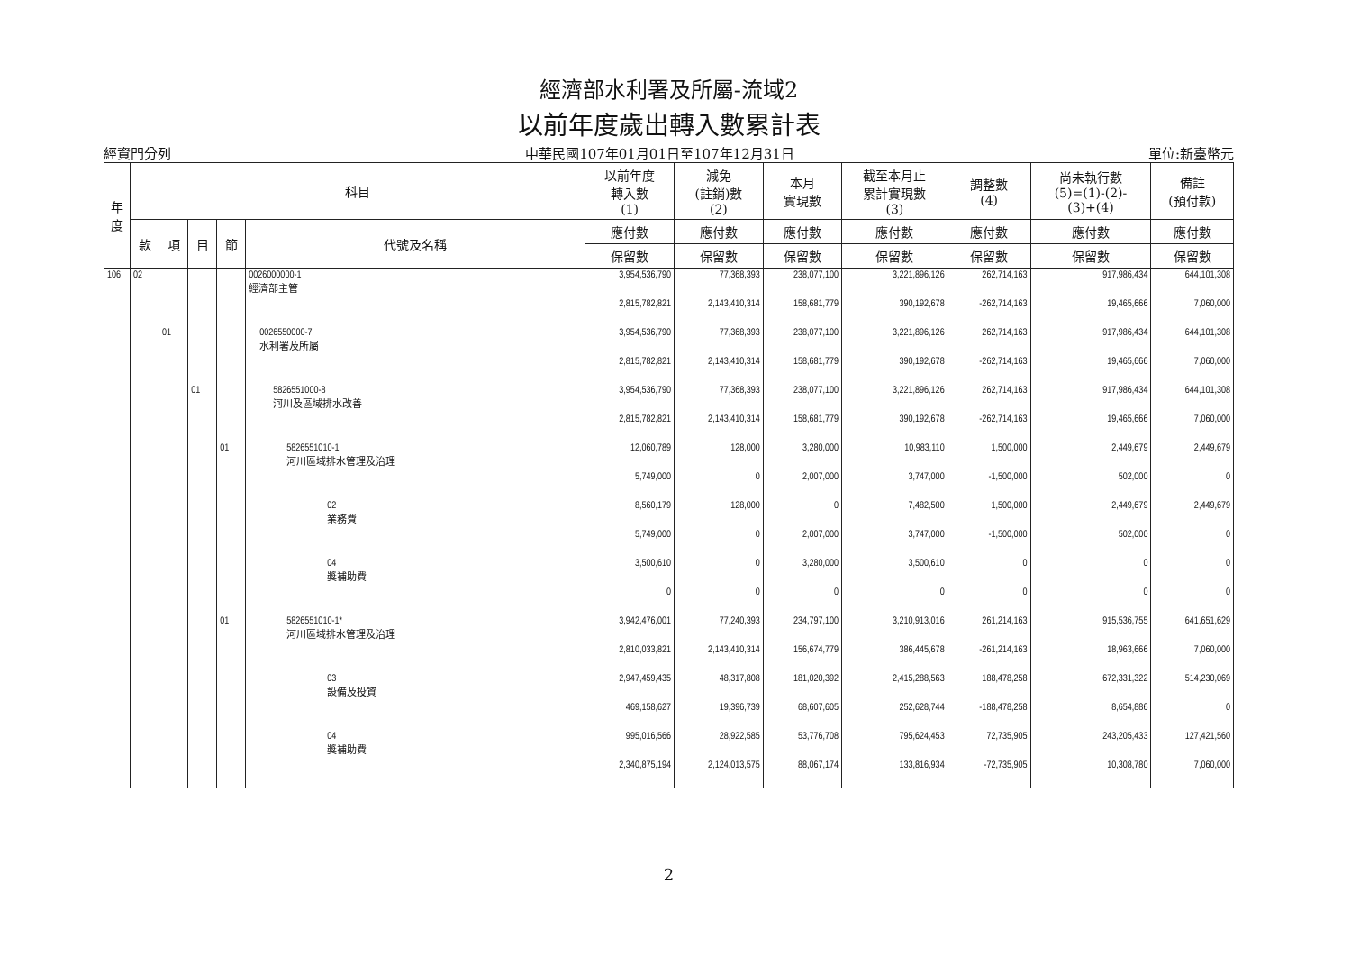經濟部水利署及所屬-流域2
以前年度歲出轉入數累計表
經資門分列 中華民國107年01月01日至107年12月31日 單位:新臺幣元
| 年度 | 科目 | | | | | 以前年度 轉入數 (1) | 減免 (註銷)數 (2) | 本月 實現數 | 截至本月止 累計實現數 (3) | 調整數 (4) | 尚未執行數 (5)=(1)-(2)- (3)+(4) | 備註 (預付款) |
| --- | --- | --- | --- | --- | --- | --- | --- | --- | --- | --- | --- | --- |
| | 款 | 項 | 目 | 節 | 代號及名稱 | 應付數 | 應付數 | 應付數 | 應付數 | 應付數 | 應付數 | 應付數 |
| | | | | | | 保留數 | 保留數 | 保留數 | 保留數 | 保留數 | 保留數 | 保留數 |
| 106 | 02 | | | | 0026000000-1 經濟部主管 | 3,954,536,790 | 77,368,393 | 238,077,100 | 3,221,896,126 | 262,714,163 | 917,986,434 | 644,101,308 |
| | | | | | | 2,815,782,821 | 2,143,410,314 | 158,681,779 | 390,192,678 | -262,714,163 | 19,465,666 | 7,060,000 |
| | | 01 | | | 0026550000-7 水利署及所屬 | 3,954,536,790 | 77,368,393 | 238,077,100 | 3,221,896,126 | 262,714,163 | 917,986,434 | 644,101,308 |
| | | | | | | 2,815,782,821 | 2,143,410,314 | 158,681,779 | 390,192,678 | -262,714,163 | 19,465,666 | 7,060,000 |
| | | | 01 | | 5826551000-8 河川及區域排水改善 | 3,954,536,790 | 77,368,393 | 238,077,100 | 3,221,896,126 | 262,714,163 | 917,986,434 | 644,101,308 |
| | | | | | | 2,815,782,821 | 2,143,410,314 | 158,681,779 | 390,192,678 | -262,714,163 | 19,465,666 | 7,060,000 |
| | | | | 01 | 5826551010-1 河川區域排水管理及治理 | 12,060,789 | 128,000 | 3,280,000 | 10,983,110 | 1,500,000 | 2,449,679 | 2,449,679 |
| | | | | | | 5,749,000 | 0 | 2,007,000 | 3,747,000 | -1,500,000 | 502,000 | 0 |
| | | | | | 02 業務費 | 8,560,179 | 128,000 | 0 | 7,482,500 | 1,500,000 | 2,449,679 | 2,449,679 |
| | | | | | | 5,749,000 | 0 | 2,007,000 | 3,747,000 | -1,500,000 | 502,000 | 0 |
| | | | | | 04 獎補助費 | 3,500,610 | 0 | 3,280,000 | 3,500,610 | 0 | 0 | 0 |
| | | | | | | 0 | 0 | 0 | 0 | 0 | 0 | 0 |
| | | | | 01 | 5826551010-1* 河川區域排水管理及治理 | 3,942,476,001 | 77,240,393 | 234,797,100 | 3,210,913,016 | 261,214,163 | 915,536,755 | 641,651,629 |
| | | | | | | 2,810,033,821 | 2,143,410,314 | 156,674,779 | 386,445,678 | -261,214,163 | 18,963,666 | 7,060,000 |
| | | | | | 03 設備及投資 | 2,947,459,435 | 48,317,808 | 181,020,392 | 2,415,288,563 | 188,478,258 | 672,331,322 | 514,230,069 |
| | | | | | | 469,158,627 | 19,396,739 | 68,607,605 | 252,628,744 | -188,478,258 | 8,654,886 | 0 |
| | | | | | 04 獎補助費 | 995,016,566 | 28,922,585 | 53,776,708 | 795,624,453 | 72,735,905 | 243,205,433 | 127,421,560 |
| | | | | | | 2,340,875,194 | 2,124,013,575 | 88,067,174 | 133,816,934 | -72,735,905 | 10,308,780 | 7,060,000 |
2